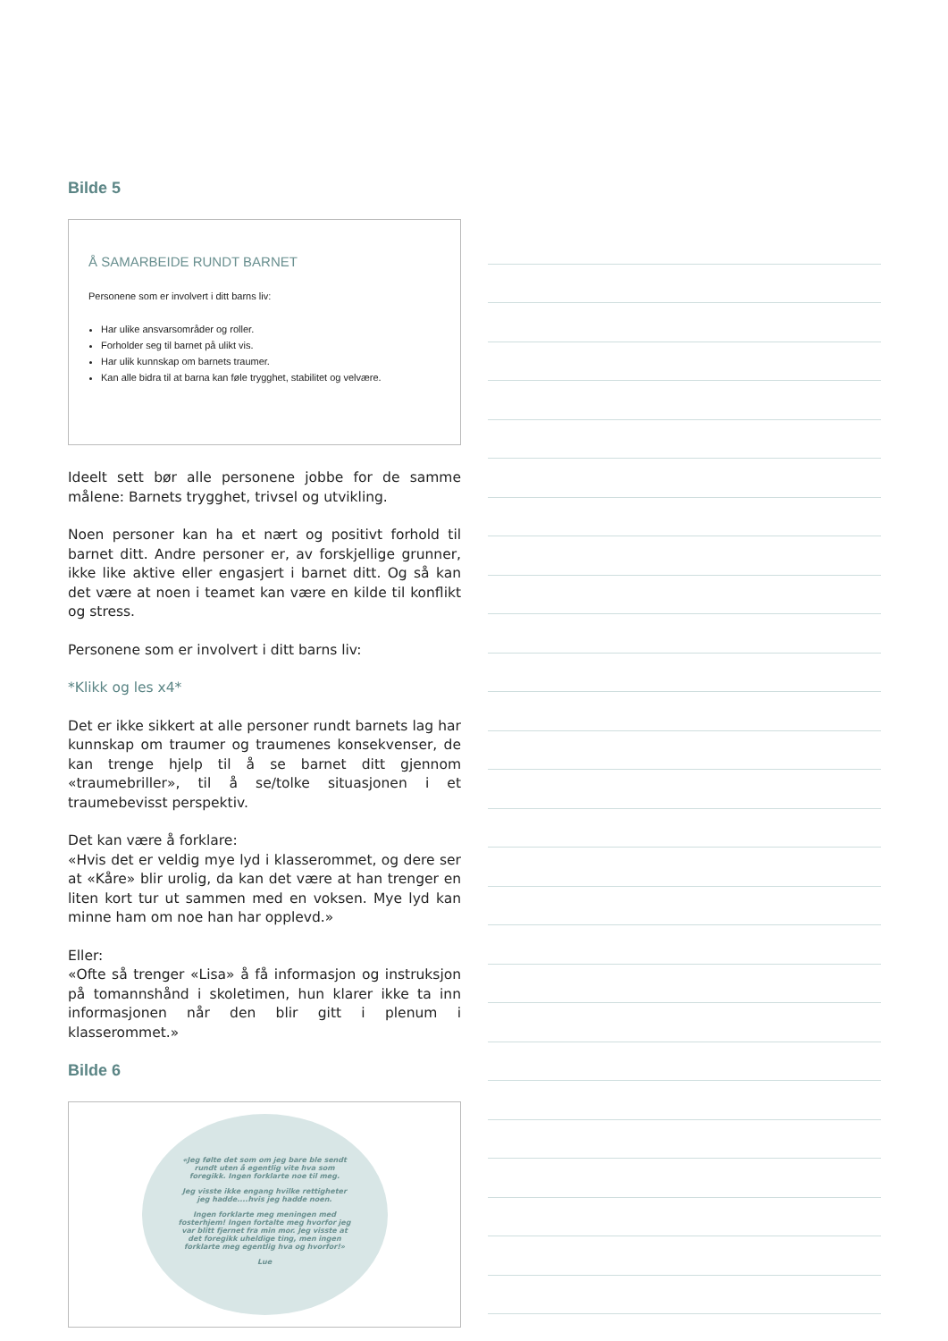Bilde 5
Å SAMARBEIDE RUNDT BARNET
Personene som er involvert i ditt barns liv:
Har ulike ansvarsområder og roller.
Forholder seg til barnet på ulikt vis.
Har ulik kunnskap om barnets traumer.
Kan alle bidra til at barna kan føle trygghet, stabilitet og velvære.
Ideelt sett bør alle personene jobbe for de samme målene: Barnets trygghet, trivsel og utvikling.
Noen personer kan ha et nært og positivt forhold til barnet ditt. Andre personer er, av forskjellige grunner, ikke like aktive eller engasjert i barnet ditt. Og så kan det være at noen i teamet kan være en kilde til konflikt og stress.
Personene som er involvert i ditt barns liv:
*Klikk og les x4*
Det er ikke sikkert at alle personer rundt barnets lag har kunnskap om traumer og traumenes konsekvenser, de kan trenge hjelp til å se barnet ditt gjennom «traumebriller», til å se/tolke situasjonen i et traumebevisst perspektiv.
Det kan være å forklare:
«Hvis det er veldig mye lyd i klasserommet, og dere ser at «Kåre» blir urolig, da kan det være at han trenger en liten kort tur ut sammen med en voksen. Mye lyd kan minne ham om noe han har opplevd.»
Eller:
«Ofte så trenger «Lisa» å få informasjon og instruksjon på tomannshånd i skoletimen, hun klarer ikke ta inn informasjonen når den blir gitt i plenum i klasserommet.»
Bilde 6
«Jeg følte det som om jeg bare ble sendt rundt uten å egentlig vite hva som foregikk. Ingen forklarte noe til meg.
Jeg visste ikke engang hvilke rettigheter jeg hadde....hvis jeg hadde noen.
Ingen forklarte meg meningen med fosterhjem! Ingen fortalte meg hvorfor jeg var blitt fjernet fra min mor. Jeg visste at det foregikk uheldige ting, men ingen forklarte meg egentlig hva og hvorfor!»
Lue